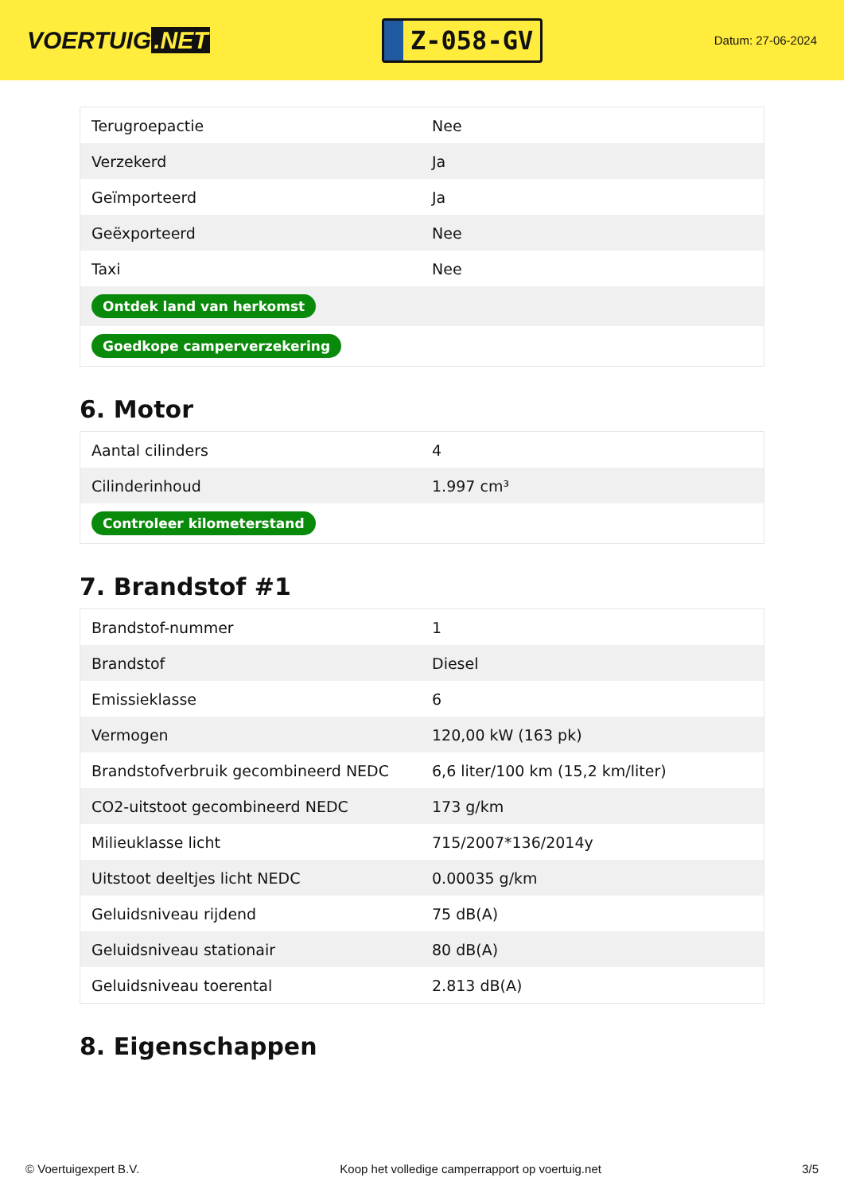VOERTUIG.NET
Z-058-GV
Datum: 27-06-2024
| Terugroepactie | Nee |
| Verzekerd | Ja |
| Geïmporteerd | Ja |
| Geëxporteerd | Nee |
| Taxi | Nee |
| Ontdek land van herkomst | |
| Goedkope camperverzekering | |
6. Motor
| Aantal cilinders | 4 |
| Cilinderinhoud | 1.997 cm³ |
| Controleer kilometerstand | |
7. Brandstof #1
| Brandstof-nummer | 1 |
| Brandstof | Diesel |
| Emissieklasse | 6 |
| Vermogen | 120,00 kW (163 pk) |
| Brandstofverbruik gecombineerd NEDC | 6,6 liter/100 km (15,2 km/liter) |
| CO2-uitstoot gecombineerd NEDC | 173 g/km |
| Milieuklasse licht | 715/2007*136/2014y |
| Uitstoot deeltjes licht NEDC | 0.00035 g/km |
| Geluidsniveau rijdend | 75 dB(A) |
| Geluidsniveau stationair | 80 dB(A) |
| Geluidsniveau toerental | 2.813 dB(A) |
8. Eigenschappen
© Voertuigexpert B.V. Koop het volledige camperrapport op voertuig.net 3/5